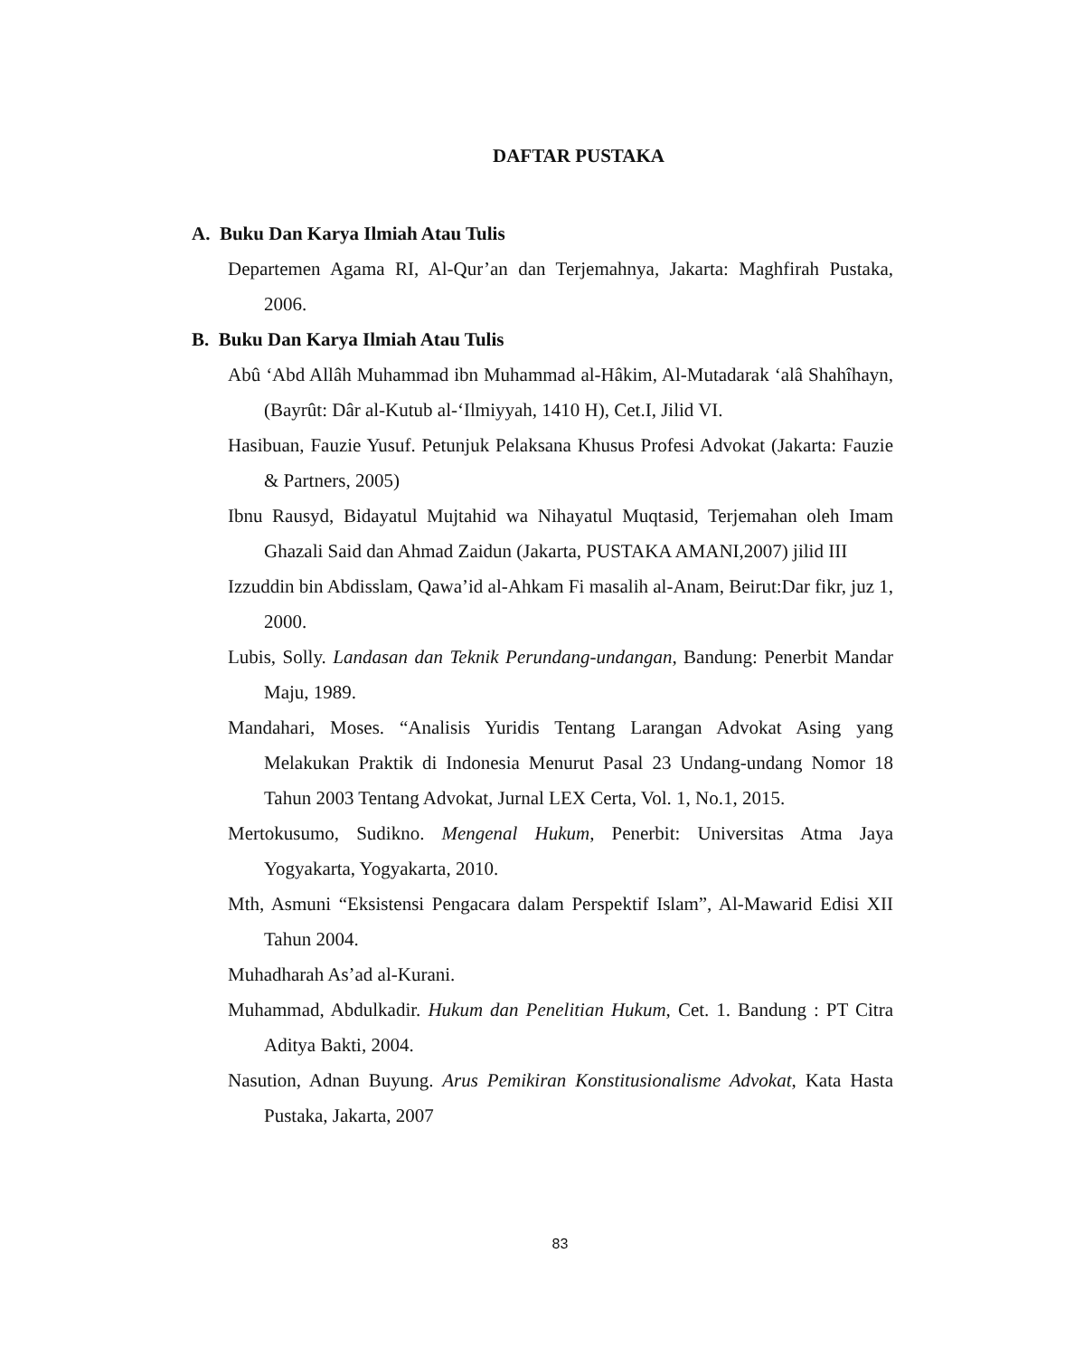DAFTAR PUSTAKA
A. Buku Dan Karya Ilmiah Atau Tulis
Departemen Agama RI, Al-Qur’an dan Terjemahnya, Jakarta: Maghfirah Pustaka, 2006.
B. Buku Dan Karya Ilmiah Atau Tulis
Abû ‘Abd Allâh Muhammad ibn Muhammad al-Hâkim, Al-Mutadarak ‘alâ Shahîhayn, (Bayrût: Dâr al-Kutub al-‘Ilmiyyah, 1410 H), Cet.I, Jilid VI.
Hasibuan, Fauzie Yusuf. Petunjuk Pelaksana Khusus Profesi Advokat (Jakarta: Fauzie & Partners, 2005)
Ibnu Rausyd, Bidayatul Mujtahid wa Nihayatul Muqtasid, Terjemahan oleh Imam Ghazali Said dan Ahmad Zaidun (Jakarta, PUSTAKA AMANI,2007) jilid III
Izzuddin bin Abdisslam, Qawa’id al-Ahkam Fi masalih al-Anam, Beirut:Dar fikr, juz 1, 2000.
Lubis, Solly. Landasan dan Teknik Perundang-undangan, Bandung: Penerbit Mandar Maju, 1989.
Mandahari, Moses. “Analisis Yuridis Tentang Larangan Advokat Asing yang Melakukan Praktik di Indonesia Menurut Pasal 23 Undang-undang Nomor 18 Tahun 2003 Tentang Advokat, Jurnal LEX Certa, Vol. 1, No.1, 2015.
Mertokusumo, Sudikno. Mengenal Hukum, Penerbit: Universitas Atma Jaya Yogyakarta, Yogyakarta, 2010.
Mth, Asmuni “Eksistensi Pengacara dalam Perspektif Islam”, Al-Mawarid Edisi XII Tahun 2004.
Muhadharah As’ad al-Kurani.
Muhammad, Abdulkadir. Hukum dan Penelitian Hukum, Cet. 1. Bandung : PT Citra Aditya Bakti, 2004.
Nasution, Adnan Buyung. Arus Pemikiran Konstitusionalisme Advokat, Kata Hasta Pustaka, Jakarta, 2007
83